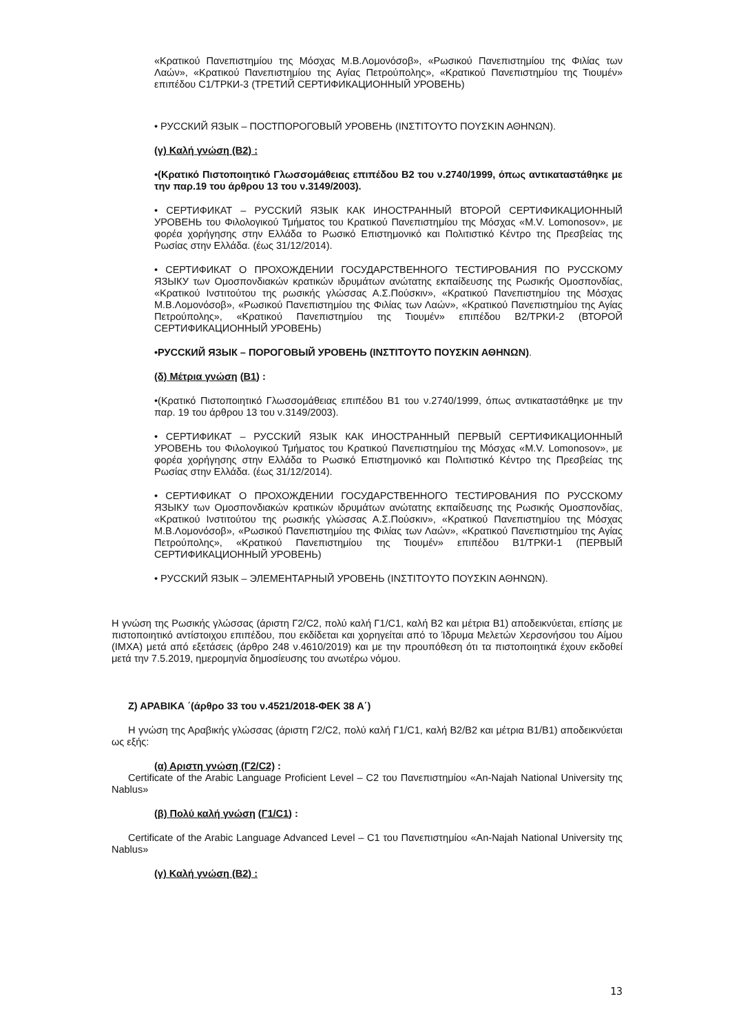«Κρατικού Πανεπιστημίου της Μόσχας Μ.Β.Λομονόσοβ», «Ρωσικού Πανεπιστημίου της Φιλίας των Λαών», «Κρατικού Πανεπιστημίου της Αγίας Πετρούπολης», «Κρατικού Πανεπιστημίου της Τιουμέν» επιπέδου C1/ТРКИ-3 (ТРЕТИЙ СЕРТИФИКАЦИОННЫЙ УРОВЕНЬ)
• РУССКИЙ ЯЗЫК – ПОСТПОРОГОВЫЙ УРОВЕНЬ (ΙΝΣΤΙΤΟΥΤΟ ΠΟΥΣΚΙΝ ΑΘΗΝΩΝ).
(γ) Καλή γνώση (Β2) :
•(Κρατικό Πιστοποιητικό Γλωσσομάθειας επιπέδου Β2 του ν.2740/1999, όπως αντικαταστάθηκε με την παρ.19 του άρθρου 13 του ν.3149/2003).
• СЕРТИФИКАТ – РУССКИЙ ЯЗЫК КАК ИНОСТРАННЫЙ ВТОРОЙ СЕРТИФИКАЦИОННЫЙ УРОВЕНЬ του Φιλολογικού Τμήματος του Κρατικού Πανεπιστημίου της Μόσχας «M.V. Lomonosov», με φορέα χορήγησης στην Ελλάδα το Ρωσικό Επιστημονικό και Πολιτιστικό Κέντρο της Πρεσβείας της Ρωσίας στην Ελλάδα. (έως 31/12/2014).
• СЕРТИФИКАТ О ПРОХОЖДЕНИИ ГОСУДАРСТВЕННОГО ТЕСТИРОВАНИЯ ПО РУССКОМУ ЯЗЫКУ των Ομοσπονδιακών κρατικών ιδρυμάτων ανώτατης εκπαίδευσης της Ρωσικής Ομοσπονδίας, «Κρατικού Ινστιτούτου της ρωσικής γλώσσας Α.Σ.Πούσκιν», «Κρατικού Πανεπιστημίου της Μόσχας Μ.Β.Λομονόσοβ», «Ρωσικού Πανεπιστημίου της Φιλίας των Λαών», «Κρατικού Πανεπιστημίου της Αγίας Πετρούπολης», «Κρατικού Πανεπιστημίου της Τιουμέν» επιπέδου B2/ТРКИ-2 (ВТОРОЙ СЕРТИФИКАЦИОННЫЙ УРОВЕНЬ)
•РУССКИЙ ЯЗЫК – ПОРОГОВЫЙ УРОВЕНЬ (ΙΝΣΤΙΤΟΥΤΟ ΠΟΥΣΚΙΝ ΑΘΗΝΩΝ).
(δ) Μέτρια γνώση (Β1) :
•(Κρατικό Πιστοποιητικό Γλωσσομάθειας επιπέδου Β1 του ν.2740/1999, όπως αντικαταστάθηκε με την παρ. 19 του άρθρου 13 του ν.3149/2003).
• СЕРТИФИКАТ – РУССКИЙ ЯЗЫК КАК ИНОСТРАННЫЙ ПЕРВЫЙ СЕРТИФИКАЦИОННЫЙ УРОВЕНЬ του Φιλολογικού Τμήματος του Κρατικού Πανεπιστημίου της Μόσχας «M.V. Lomonosov», με φορέα χορήγησης στην Ελλάδα το Ρωσικό Επιστημονικό και Πολιτιστικό Κέντρο της Πρεσβείας της Ρωσίας στην Ελλάδα. (έως 31/12/2014).
• СЕРТИФИКАТ О ПРОХОЖДЕНИИ ГОСУДАРСТВЕННОГО ТЕСТИРОВАНИЯ ПО РУССКОМУ ЯЗЫКУ των Ομοσπονδιακών κρατικών ιδρυμάτων ανώτατης εκπαίδευσης της Ρωσικής Ομοσπονδίας, «Κρατικού Ινστιτούτου της ρωσικής γλώσσας Α.Σ.Πούσκιν», «Κρατικού Πανεπιστημίου της Μόσχας Μ.Β.Λομονόσοβ», «Ρωσικού Πανεπιστημίου της Φιλίας των Λαών», «Κρατικού Πανεπιστημίου της Αγίας Πετρούπολης», «Κρατικού Πανεπιστημίου της Τιουμέν» επιπέδου B1/ТРКИ-1 (ПЕРВЫЙ СЕРТИФИКАЦИОННЫЙ УРОВЕНЬ)
• РУССКИЙ ЯЗЫК – ЭЛЕМЕНТАРНЫЙ УРОВЕНЬ (ΙΝΣΤΙΤΟΥΤΟ ΠΟΥΣΚΙΝ ΑΘΗΝΩΝ).
Η γνώση της Ρωσικής γλώσσας (άριστη Γ2/C2, πολύ καλή Γ1/C1, καλή Β2 και μέτρια Β1) αποδεικνύεται, επίσης με πιστοποιητικό αντίστοιχου επιπέδου, που εκδίδεται και χορηγείται από το Ίδρυμα Μελετών Χερσονήσου του Αίμου (ΙΜΧΑ) μετά από εξετάσεις (άρθρο 248 ν.4610/2019) και με την προυπόθεση ότι τα πιστοποιητικά έχουν εκδοθεί μετά την 7.5.2019, ημερομηνία δημοσίευσης του ανωτέρω νόμου.
Ζ) ΑΡΑΒΙΚΑ ΄(άρθρο 33 του ν.4521/2018-ΦΕΚ 38 Α΄)
Η γνώση της Αραβικής γλώσσας (άριστη Γ2/C2, πολύ καλή Γ1/C1, καλή Β2/B2 και μέτρια Β1/B1) αποδεικνύεται ως εξής:
(α) Αριστη γνώση (Γ2/C2) :
Certificate of the Arabic Language Proficient Level – C2 του Πανεπιστημίου «An-Najah National University της Nablus»
(β) Πολύ καλή γνώση (Γ1/C1) :
Certificate of the Arabic Language Advanced Level – C1 του Πανεπιστημίου «An-Najah National University της Nablus»
(γ) Καλή γνώση (Β2) :
13